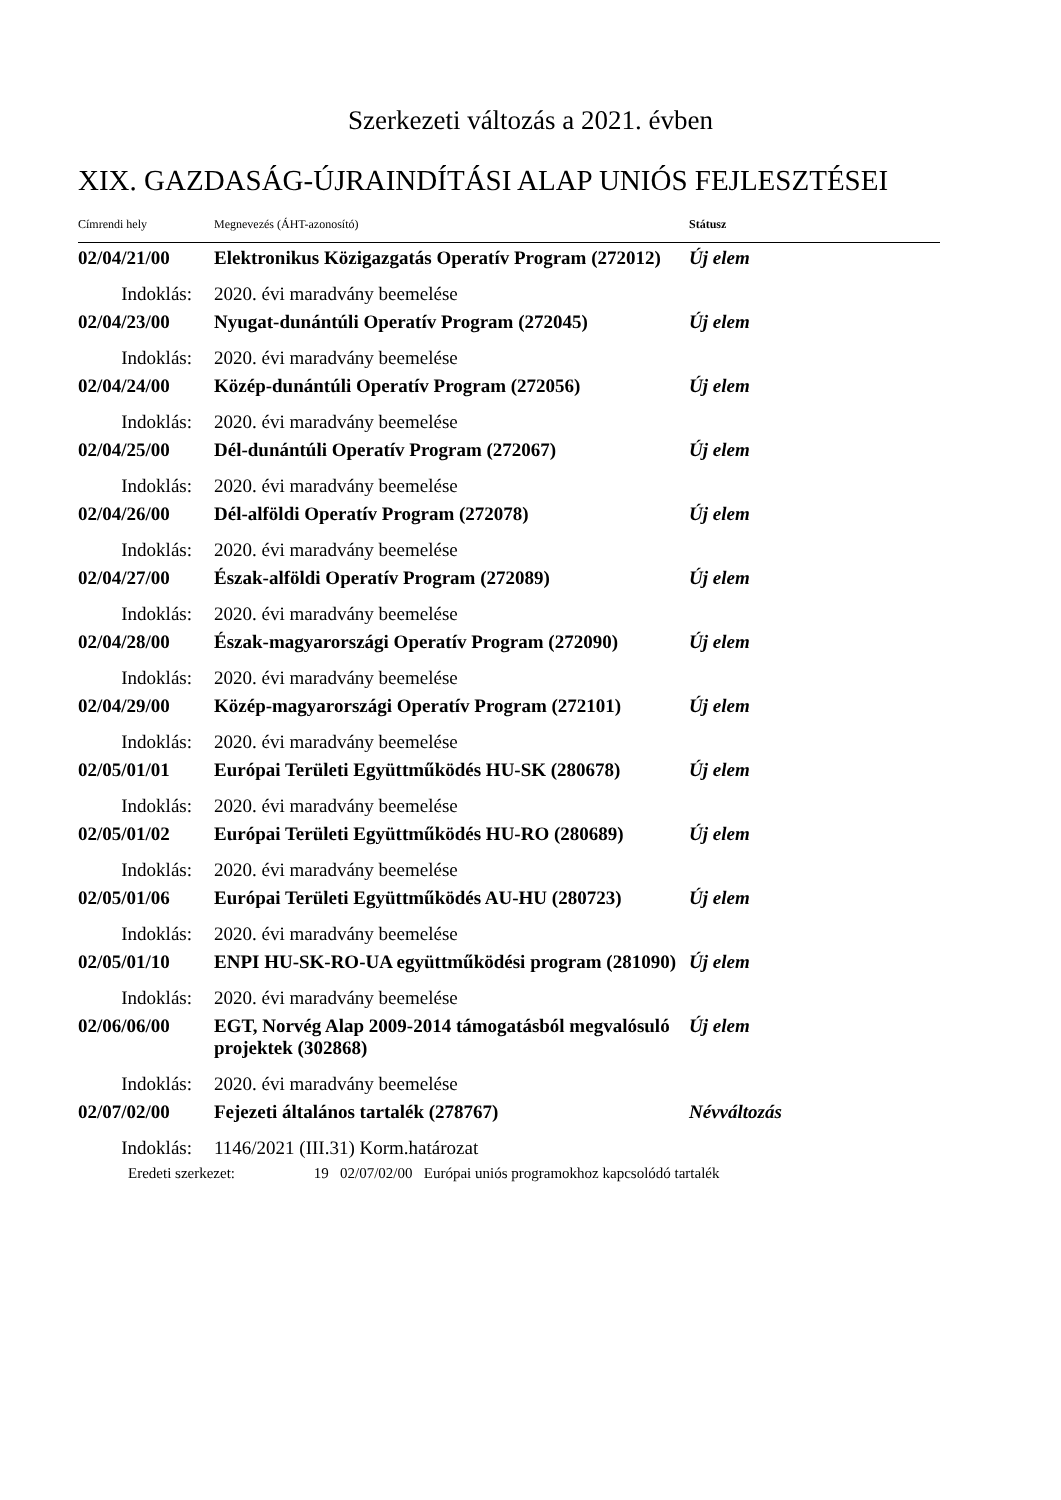Szerkezeti változás a 2021. évben
XIX. GAZDASÁG-ÚJRAINDÍTÁSI ALAP UNIÓS FEJLESZTÉSEI
| Címrendi hely | Megnevezés (ÁHT-azonosító) | Státusz |
| --- | --- | --- |
| 02/04/21/00 | Elektronikus Közigazgatás Operatív Program (272012) | Új elem |
| Indoklás: | 2020. évi maradvány beemelése | |
| 02/04/23/00 | Nyugat-dunántúli Operatív Program (272045) | Új elem |
| Indoklás: | 2020. évi maradvány beemelése | |
| 02/04/24/00 | Közép-dunántúli Operatív Program (272056) | Új elem |
| Indoklás: | 2020. évi maradvány beemelése | |
| 02/04/25/00 | Dél-dunántúli Operatív Program (272067) | Új elem |
| Indoklás: | 2020. évi maradvány beemelése | |
| 02/04/26/00 | Dél-alföldi Operatív Program (272078) | Új elem |
| Indoklás: | 2020. évi maradvány beemelése | |
| 02/04/27/00 | Észak-alföldi Operatív Program (272089) | Új elem |
| Indoklás: | 2020. évi maradvány beemelése | |
| 02/04/28/00 | Észak-magyarországi Operatív Program (272090) | Új elem |
| Indoklás: | 2020. évi maradvány beemelése | |
| 02/04/29/00 | Közép-magyarországi Operatív Program (272101) | Új elem |
| Indoklás: | 2020. évi maradvány beemelése | |
| 02/05/01/01 | Európai Területi Együttműködés HU-SK (280678) | Új elem |
| Indoklás: | 2020. évi maradvány beemelése | |
| 02/05/01/02 | Európai Területi Együttműködés HU-RO (280689) | Új elem |
| Indoklás: | 2020. évi maradvány beemelése | |
| 02/05/01/06 | Európai Területi Együttműködés AU-HU (280723) | Új elem |
| Indoklás: | 2020. évi maradvány beemelése | |
| 02/05/01/10 | ENPI HU-SK-RO-UA együttműködési program (281090) | Új elem |
| Indoklás: | 2020. évi maradvány beemelése | |
| 02/06/06/00 | EGT, Norvég Alap 2009-2014 támogatásból megvalósuló projektek (302868) | Új elem |
| Indoklás: | 2020. évi maradvány beemelése | |
| 02/07/02/00 | Fejezeti általános tartalék (278767) | Névváltozás |
| Indoklás: | 1146/2021 (III.31) Korm.határozat | |
Eredeti szerkezet: 19 02/07/02/00 Európai uniós programokhoz kapcsolódó tartalék